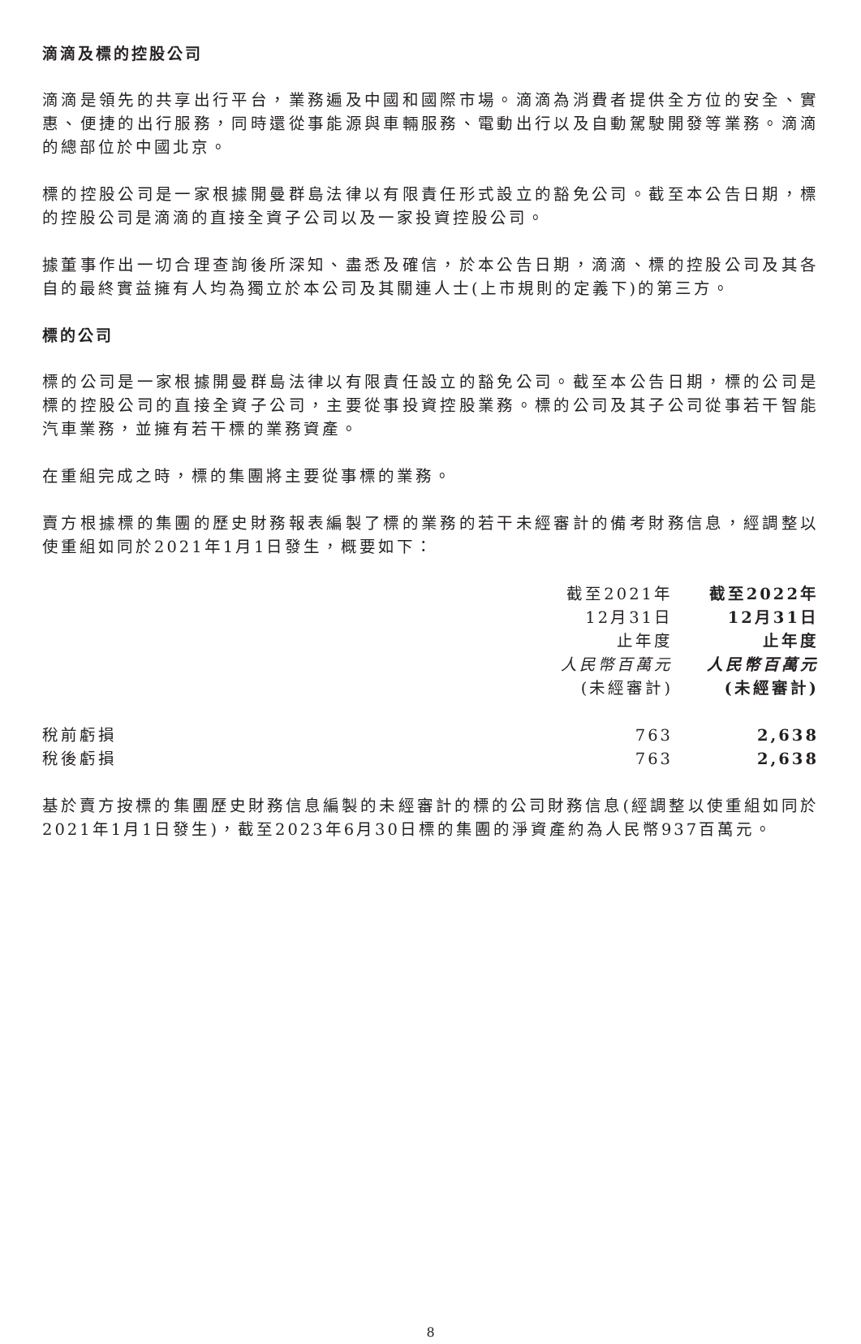滴滴及標的控股公司
滴滴是領先的共享出行平台，業務遍及中國和國際市場。滴滴為消費者提供全方位的安全、實惠、便捷的出行服務，同時還從事能源與車輛服務、電動出行以及自動駕駛開發等業務。滴滴的總部位於中國北京。
標的控股公司是一家根據開曼群島法律以有限責任形式設立的豁免公司。截至本公告日期，標的控股公司是滴滴的直接全資子公司以及一家投資控股公司。
據董事作出一切合理查詢後所深知、盡悉及確信，於本公告日期，滴滴、標的控股公司及其各自的最終實益擁有人均為獨立於本公司及其關連人士(上市規則的定義下)的第三方。
標的公司
標的公司是一家根據開曼群島法律以有限責任設立的豁免公司。截至本公告日期，標的公司是標的控股公司的直接全資子公司，主要從事投資控股業務。標的公司及其子公司從事若干智能汽車業務，並擁有若干標的業務資產。
在重組完成之時，標的集團將主要從事標的業務。
賣方根據標的集團的歷史財務報表編製了標的業務的若干未經審計的備考財務信息，經調整以使重組如同於2021年1月1日發生，概要如下：
| | 截至2021年 12月31日 止年度 人民幣百萬元 (未經審計) | 截至2022年 12月31日 止年度 人民幣百萬元 (未經審計) |
| 稅前虧損 | 763 | 2,638 |
| 稅後虧損 | 763 | 2,638 |
基於賣方按標的集團歷史財務信息編製的未經審計的標的公司財務信息(經調整以使重組如同於2021年1月1日發生)，截至2023年6月30日標的集團的淨資產約為人民幣937百萬元。
8